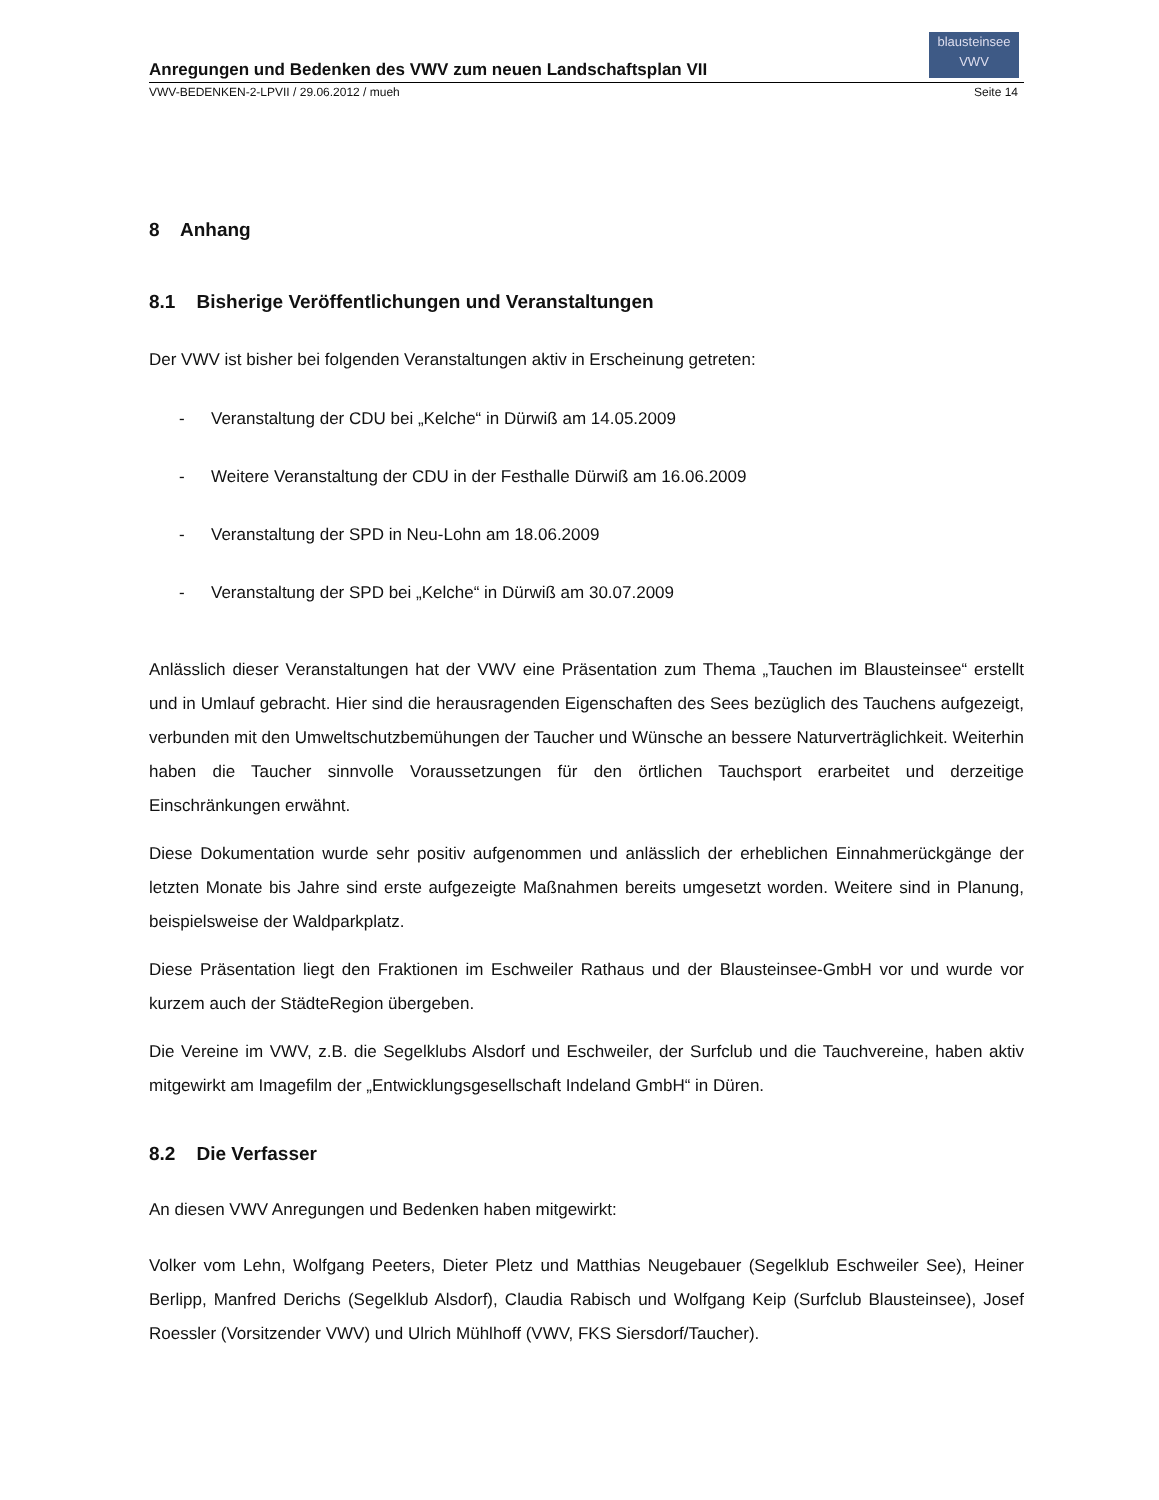Anregungen und Bedenken des VWV zum neuen Landschaftsplan VII
blausteinsee
VWV
VWV-BEDENKEN-2-LPVII / 29.06.2012 / mueh Seite 14
8 Anhang
8.1 Bisherige Veröffentlichungen und Veranstaltungen
Der VWV ist bisher bei folgenden Veranstaltungen aktiv in Erscheinung getreten:
- Veranstaltung der CDU bei „Kelche“ in Dürwiß am 14.05.2009
- Weitere Veranstaltung der CDU in der Festhalle Dürwiß am 16.06.2009
- Veranstaltung der SPD in Neu-Lohn am 18.06.2009
- Veranstaltung der SPD bei „Kelche“ in Dürwiß am 30.07.2009
Anlässlich dieser Veranstaltungen hat der VWV eine Präsentation zum Thema „Tauchen im Blausteinsee“ erstellt und in Umlauf gebracht. Hier sind die herausragenden Eigenschaften des Sees bezüglich des Tauchens aufgezeigt, verbunden mit den Umweltschutzbemühungen der Taucher und Wünsche an bessere Naturverträglichkeit. Weiterhin haben die Taucher sinnvolle Voraussetzungen für den örtlichen Tauchsport erarbeitet und derzeitige Einschränkungen erwähnt.
Diese Dokumentation wurde sehr positiv aufgenommen und anlässlich der erheblichen Einnahmerückgänge der letzten Monate bis Jahre sind erste aufgezeigte Maßnahmen bereits umgesetzt worden. Weitere sind in Planung, beispielsweise der Waldparkplatz.
Diese Präsentation liegt den Fraktionen im Eschweiler Rathaus und der Blausteinsee-GmbH vor und wurde vor kurzem auch der StädteRegion übergeben.
Die Vereine im VWV, z.B. die Segelklubs Alsdorf und Eschweiler, der Surfclub und die Tauchvereine, haben aktiv mitgewirkt am Imagefilm der „Entwicklungsgesellschaft Indeland GmbH“ in Düren.
8.2 Die Verfasser
An diesen VWV Anregungen und Bedenken haben mitgewirkt:
Volker vom Lehn, Wolfgang Peeters, Dieter Pletz und Matthias Neugebauer (Segelklub Eschweiler See), Heiner Berlipp, Manfred Derichs (Segelklub Alsdorf), Claudia Rabisch und Wolfgang Keip (Surfclub Blausteinsee), Josef Roessler (Vorsitzender VWV) und Ulrich Mühlhoff (VWV, FKS Siersdorf/Taucher).